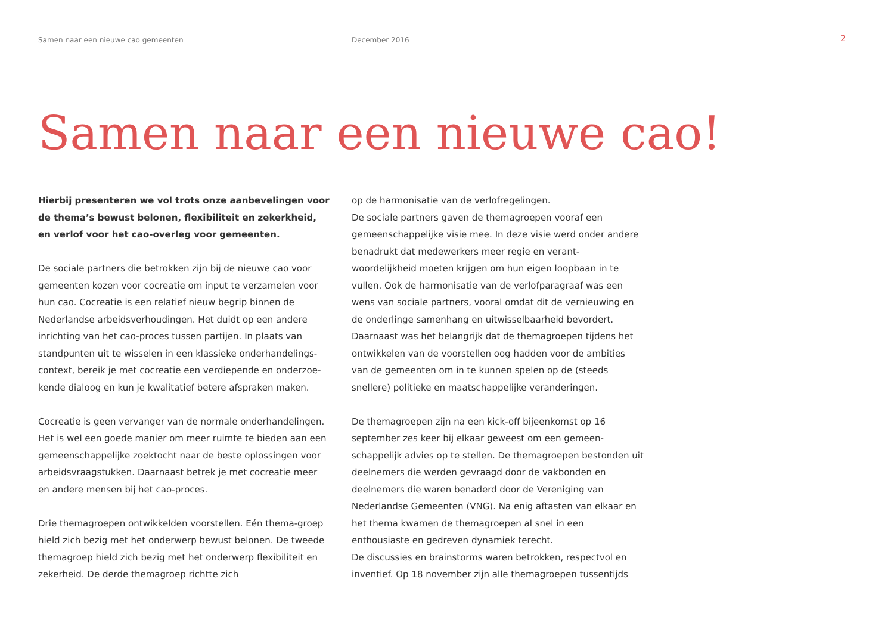Samen naar een nieuwe cao gemeenten December 2016
2
Samen naar een nieuwe cao!
Hierbij presenteren we vol trots onze aanbevelingen voor de thema’s bewust belonen, flexibiliteit en zekerkheid, en verlof voor het cao-overleg voor gemeenten.
De sociale partners die betrokken zijn bij de nieuwe cao voor gemeenten kozen voor cocreatie om input te verzamelen voor hun cao. Cocreatie is een relatief nieuw begrip binnen de Nederlandse arbeidsverhoudingen. Het duidt op een andere inrichting van het cao-proces tussen partijen. In plaats van standpunten uit te wisselen in een klassieke onderhandelings-context, bereik je met cocreatie een verdiepende en onderzoe-kende dialoog en kun je kwalitatief betere afspraken maken.
Cocreatie is geen vervanger van de normale onderhandelingen. Het is wel een goede manier om meer ruimte te bieden aan een gemeenschappelijke zoektocht naar de beste oplossingen voor arbeidsvraagstukken. Daarnaast betrek je met cocreatie meer en andere mensen bij het cao-proces.
Drie themagroepen ontwikkelden voorstellen. Eén thema-groep hield zich bezig met het onderwerp bewust belonen. De tweede themagroep hield zich bezig met het onderwerp flexibiliteit en zekerheid. De derde themagroep richtte zich
op de harmonisatie van de verlofregelingen.
De sociale partners gaven de themagroepen vooraf een gemeenschappelijke visie mee. In deze visie werd onder andere benadrukt dat medewerkers meer regie en verant-woordelijkheid moeten krijgen om hun eigen loopbaan in te vullen. Ook de harmonisatie van de verlofparagraaf was een wens van sociale partners, vooral omdat dit de vernieuwing en de onderlinge samenhang en uitwisselbaarheid bevordert. Daarnaast was het belangrijk dat de themagroepen tijdens het ontwikkelen van de voorstellen oog hadden voor de ambities van de gemeenten om in te kunnen spelen op de (steeds snellere) politieke en maatschappelijke veranderingen.
De themagroepen zijn na een kick-off bijeenkomst op 16 september zes keer bij elkaar geweest om een gemeen-schappelijk advies op te stellen. De themagroepen bestonden uit deelnemers die werden gevraagd door de vakbonden en deelnemers die waren benaderd door de Vereniging van Nederlandse Gemeenten (VNG). Na enig aftasten van elkaar en het thema kwamen de themagroepen al snel in een enthousiaste en gedreven dynamiek terecht.
De discussies en brainstorms waren betrokken, respectvol en inventief. Op 18 november zijn alle themagroepen tussentijds